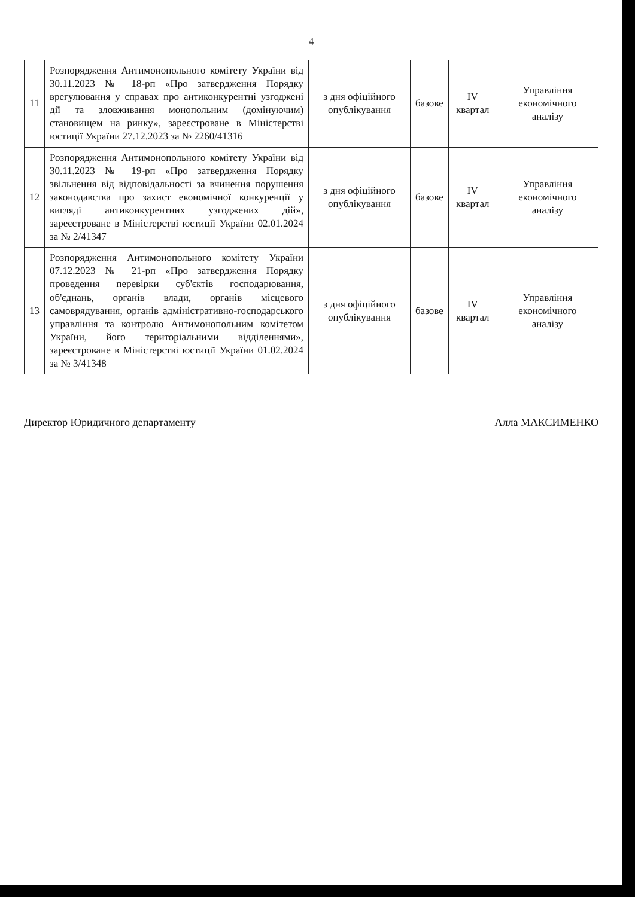4
| 11 | Розпорядження Антимонопольного комітету України від 30.11.2023 № 18-рп «Про затвердження Порядку врегулювання у справах про антиконкурентні узгоджені дії та зловживання монопольним (домінуючим) становищем на ринку», зареєстроване в Міністерстві юстиції України 27.12.2023 за № 2260/41316 | з дня офіційного опублікування | базове | IV квартал | Управління економічного аналізу |
| 12 | Розпорядження Антимонопольного комітету України від 30.11.2023 № 19-рп «Про затвердження Порядку звільнення від відповідальності за вчинення порушення законодавства про захист економічної конкуренції у вигляді антиконкурентних узгоджених дій», зареєстроване в Міністерстві юстиції України 02.01.2024 за № 2/41347 | з дня офіційного опублікування | базове | IV квартал | Управління економічного аналізу |
| 13 | Розпорядження Антимонопольного комітету України 07.12.2023 № 21-рп «Про затвердження Порядку проведення перевірки суб'єктів господарювання, об'єднань, органів влади, органів місцевого самоврядування, органів адміністративно-господарського управління та контролю Антимонопольним комітетом України, його територіальними відділеннями», зареєстроване в Міністерстві юстиції України 01.02.2024 за № 3/41348 | з дня офіційного опублікування | базове | IV квартал | Управління економічного аналізу |
Директор Юридичного департаменту Алла МАКСИМЕНКО